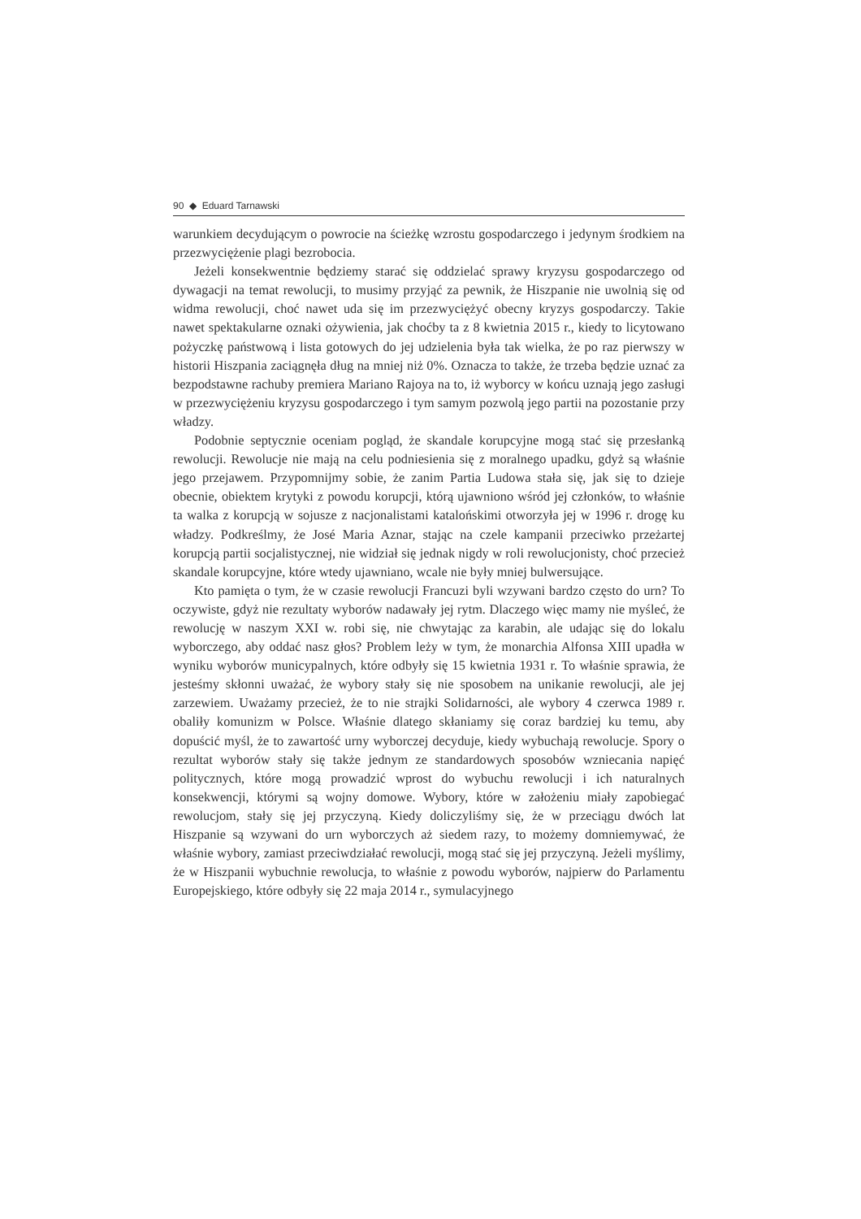90 ◆ Eduard Tarnawski
warunkiem decydującym o powrocie na ścieżkę wzrostu gospodarczego i jedynym środkiem na przezwyciężenie plagi bezrobocia.
Jeżeli konsekwentnie będziemy starać się oddzielać sprawy kryzysu gospodarczego od dywagacji na temat rewolucji, to musimy przyjąć za pewnik, że Hiszpanie nie uwolnią się od widma rewolucji, choć nawet uda się im przezwyciężyć obecny kryzys gospodarczy. Takie nawet spektakularne oznaki ożywienia, jak choćby ta z 8 kwietnia 2015 r., kiedy to licytowano pożyczkę państwową i lista gotowych do jej udzielenia była tak wielka, że po raz pierwszy w historii Hiszpania zaciągnęła dług na mniej niż 0%. Oznacza to także, że trzeba będzie uznać za bezpodstawne rachuby premiera Mariano Rajoya na to, iż wyborcy w końcu uznają jego zasługi w przezwyciężeniu kryzysu gospodarczego i tym samym pozwolą jego partii na pozostanie przy władzy.
Podobnie septycznie oceniam pogląd, że skandale korupcyjne mogą stać się przesłanką rewolucji. Rewolucje nie mają na celu podniesienia się z moralnego upadku, gdyż są właśnie jego przejawem. Przypomnijmy sobie, że zanim Partia Ludowa stała się, jak się to dzieje obecnie, obiektem krytyki z powodu korupcji, którą ujawniono wśród jej członków, to właśnie ta walka z korupcją w sojusze z nacjonalistami katalońskimi otworzyła jej w 1996 r. drogę ku władzy. Podkreślmy, że José Maria Aznar, stając na czele kampanii przeciwko przeżartej korupcją partii socjalistycznej, nie widział się jednak nigdy w roli rewolucjonisty, choć przecież skandale korupcyjne, które wtedy ujawniano, wcale nie były mniej bulwersujące.
Kto pamięta o tym, że w czasie rewolucji Francuzi byli wzywani bardzo często do urn? To oczywiste, gdyż nie rezultaty wyborów nadawały jej rytm. Dlaczego więc mamy nie myśleć, że rewolucję w naszym XXI w. robi się, nie chwytając za karabin, ale udając się do lokalu wyborczego, aby oddać nasz głos? Problem leży w tym, że monarchia Alfonsa XIII upadła w wyniku wyborów municypalnych, które odbyły się 15 kwietnia 1931 r. To właśnie sprawia, że jesteśmy skłonni uważać, że wybory stały się nie sposobem na unikanie rewolucji, ale jej zarzewiem. Uważamy przecież, że to nie strajki Solidarności, ale wybory 4 czerwca 1989 r. obaliły komunizm w Polsce. Właśnie dlatego skłaniamy się coraz bardziej ku temu, aby dopuścić myśl, że to zawartość urny wyborczej decyduje, kiedy wybuchają rewolucje. Spory o rezultat wyborów stały się także jednym ze standardowych sposobów wzniecania napięć politycznych, które mogą prowadzić wprost do wybuchu rewolucji i ich naturalnych konsekwencji, którymi są wojny domowe. Wybory, które w założeniu miały zapobiegać rewolucjom, stały się jej przyczyną. Kiedy doliczyliśmy się, że w przeciągu dwóch lat Hiszpanie są wzywani do urn wyborczych aż siedem razy, to możemy domniemywać, że właśnie wybory, zamiast przeciwdziałać rewolucji, mogą stać się jej przyczyną. Jeżeli myślimy, że w Hiszpanii wybuchnie rewolucja, to właśnie z powodu wyborów, najpierw do Parlamentu Europejskiego, które odbyły się 22 maja 2014 r., symulacyjnego